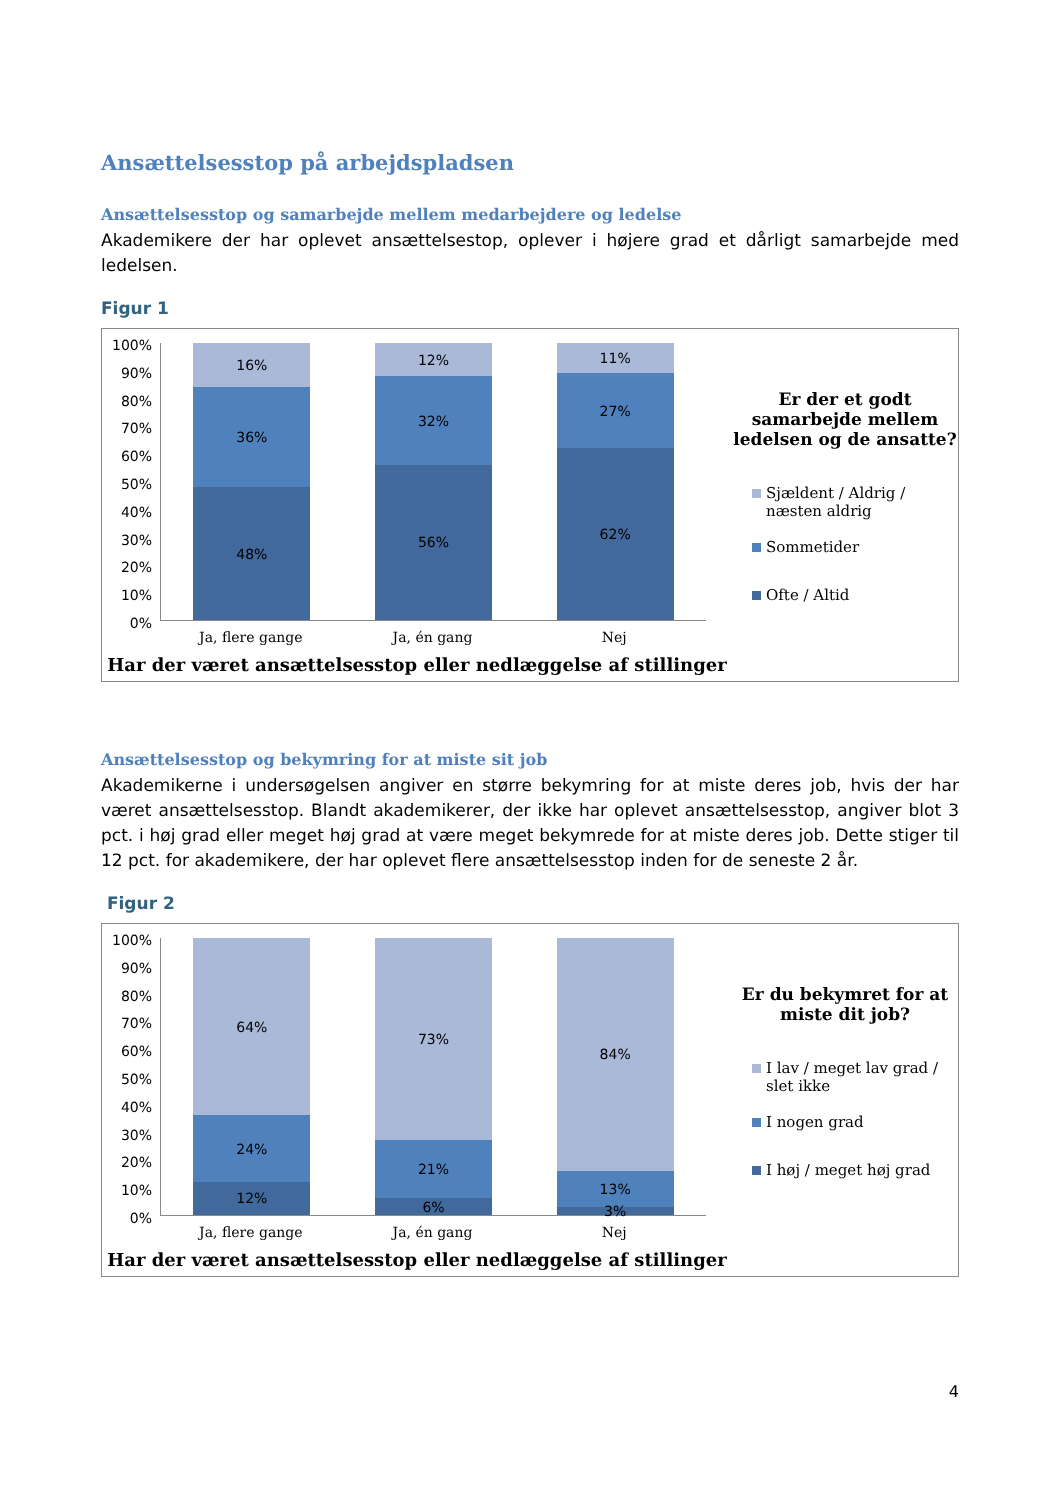Ansættelsesstop på arbejdspladsen
Ansættelsesstop og samarbejde mellem medarbejdere og ledelse
Akademikere der har oplevet ansættelsestop, oplever i højere grad et dårligt samarbejde med ledelsen.
Figur 1
100%
90%
80%
70%
60%
50%
40%
30%
20%
10%
0%
16%
36%
48%
12%
32%
56%
11%
27%
62%
Ja, flere gange Ja, én gang Nej
Har der været ansættelsesstop eller nedlæggelse af stillinger
Er der et godt samarbejde mellem ledelsen og de ansatte?
Sjældent / Aldrig / næsten aldrig
Sommetider
Ofte / Altid
Ansættelsesstop og bekymring for at miste sit job
Akademikerne i undersøgelsen angiver en større bekymring for at miste deres job, hvis der har været ansættelsesstop. Blandt akademikerer, der ikke har oplevet ansættelsesstop, angiver blot 3 pct. i høj grad eller meget høj grad at være meget bekymrede for at miste deres job. Dette stiger til 12 pct. for akademikere, der har oplevet flere ansættelsesstop inden for de seneste 2 år.
Figur 2
100%
90%
80%
70%
60%
50%
40%
30%
20%
10%
0%
64%
24%
12%
73%
21%
6%
84%
13%
3%
Ja, flere gange Ja, én gang Nej
Har der været ansættelsesstop eller nedlæggelse af stillinger
Er du bekymret for at miste dit job?
I lav / meget lav grad / slet ikke
I nogen grad
I høj / meget høj grad
4